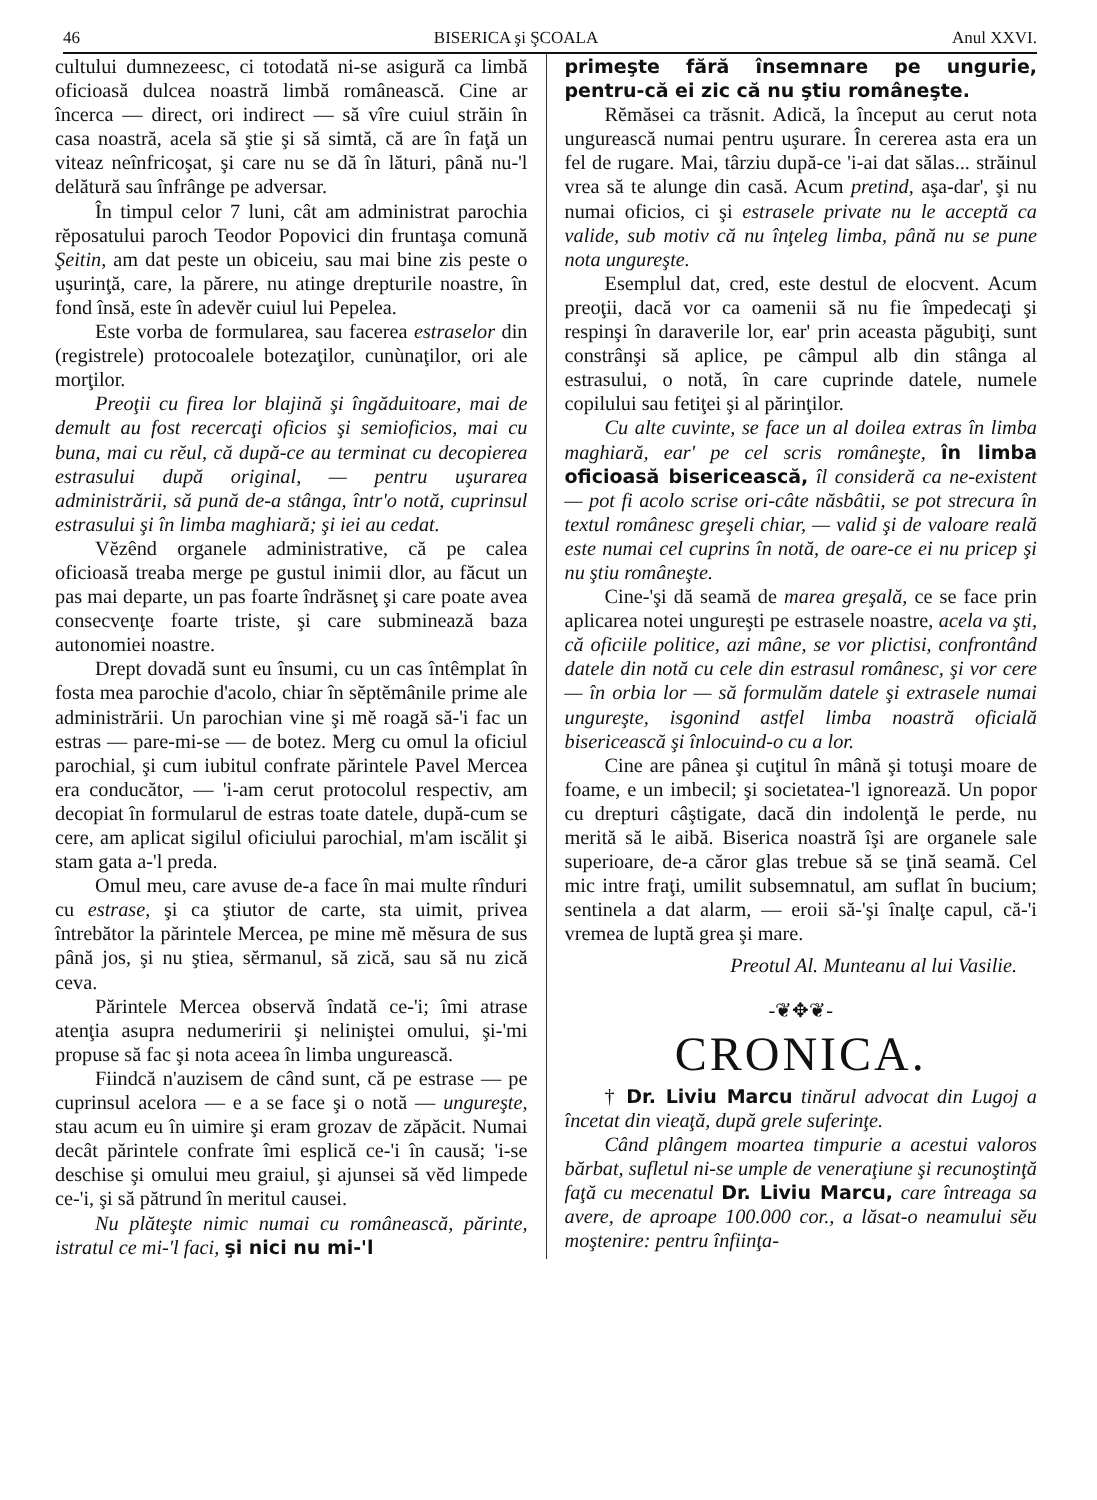46 BISERICA şi ŞCOALA Anul XXVI.
cultului dumnezeesc, ci totodată ni-se asigură ca limbă oficioasă dulcea noastră limbă românească. Cine ar încerca — direct, ori indirect — să vîre cuiul străin în casa noastră, acela să ştie şi să simtă, că are în faţă un viteaz neînfricoşat, şi care nu se dă în lături, până nu-'l delătură sau înfrânge pe adversar.
În timpul celor 7 luni, cât am administrat parochia rĕposatului paroch Teodor Popovici din fruntaşa comună Şeitin, am dat peste un obiceiu, sau mai bine zis peste o uşurinţă, care, la părere, nu atinge drepturile noastre, în fond însă, este în adevĕr cuiul lui Pepelea.
Este vorba de formularea, sau facerea estraselor din (registrele) protocoalele botezaţilor, cunùnaţilor, ori ale morţilor.
Preoţii cu firea lor blajină şi îngăduitoare, mai de demult au fost recercaţi oficios şi semioficios, mai cu buna, mai cu rĕul, că după-ce au terminat cu decopierea estrasului după original, — pentru uşurarea administrării, să pună de-a stânga, într'o notă, cuprinsul estrasului şi în limba maghiară; şi iei au cedat.
Vĕzênd organele administrative, că pe calea oficioasă treaba merge pe gustul inimii dlor, au făcut un pas mai departe, un pas foarte îndrăsneţ şi care poate avea consecvenţe foarte triste, şi care subminează baza autonomiei noastre.
Drept dovadă sunt eu însumi, cu un cas întêmplat în fosta mea parochie d'acolo, chiar în sĕptĕmânile prime ale administrării. Un parochian vine şi mĕ roagă să-'i fac un estras — pare-mi-se — de botez. Merg cu omul la oficiul parochial, şi cum iubitul confrate părintele Pavel Mercea era conducător, — 'i-am cerut protocolul respectiv, am decopiat în formularul de estras toate datele, după-cum se cere, am aplicat sigilul oficiului parochial, m'am iscălit şi stam gata a-'l preda.
Omul meu, care avuse de-a face în mai multe rînduri cu estrase, şi ca ştiutor de carte, sta uimit, privea întrebător la părintele Mercea, pe mine mĕ mĕsura de sus până jos, şi nu ştiea, sĕrmanul, să zică, sau să nu zică ceva.
Părintele Mercea observă îndată ce-'i; îmi atrase atenţia asupra nedumeririi şi neliniştei omului, şi-'mi propuse să fac şi nota aceea în limba ungurească.
Fiindcă n'auzisem de când sunt, că pe estrase — pe cuprinsul acelora — e a se face şi o notă — ungureşte, stau acum eu în uimire şi eram grozav de zăpăcit. Numai decât părintele confrate îmi esplică ce-'i în causă; 'i-se deschise şi omului meu graiul, şi ajunsei să vĕd limpede ce-'i, şi să pătrund în meritul causei.
Nu plăteşte nimic numai cu românească, părinte, istratul ce mi-'l faci, şi nici nu mi-'l
primeşte fără însemnare pe ungurie, pentru-că ei zic că nu ştiu româneşte.
Rĕmăsei ca trăsnit. Adică, la început au cerut nota ungurească numai pentru uşurare. În cererea asta era un fel de rugare. Mai, târziu după-ce 'i-ai dat sălas... străinul vrea să te alunge din casă. Acum pretind, aşa-dar', şi nu numai oficios, ci şi estrasele private nu le acceptă ca valide, sub motiv că nu înţeleg limba, până nu se pune nota ungureşte.
Esemplul dat, cred, este destul de elocvent. Acum preoţii, dacă vor ca oamenii să nu fie împedecaţi şi respinşi în daraverile lor, ear' prin aceasta păgubiţi, sunt constrânşi să aplice, pe câmpul alb din stânga al estrasului, o notă, în care cuprinde datele, numele copilului sau fetiţei şi al părinţilor.
Cu alte cuvinte, se face un al doilea extras în limba maghiară, ear' pe cel scris româneşte, în limba oficioasă bisericească, îl consideră ca ne-existent — pot fi acolo scrise ori-câte năsbâtii, se pot strecura în textul românesc greşeli chiar, — valid şi de valoare reală este numai cel cuprins în notă, de oare-ce ei nu pricep şi nu ştiu româneşte.
Cine-'şi dă seamă de marea greşală, ce se face prin aplicarea notei ungureşti pe estrasele noastre, acela va şti, că oficiile politice, azi mâne, se vor plictisi, confrontând datele din notă cu cele din estrasul românesc, şi vor cere — în orbia lor — să formulăm datele şi extrasele numai ungureşte, isgonind astfel limba noastră oficială bisericească şi înlocuind-o cu a lor.
Cine are pânea şi cuţitul în mână şi totuşi moare de foame, e un imbecil; şi societatea-'l ignorează. Un popor cu drepturi câştigate, dacă din indolenţă le perde, nu merită să le aibă. Biserica noastră îşi are organele sale superioare, de-a căror glas trebue să se ţină seamă. Cel mic intre fraţi, umilit subsemnatul, am suflat în bucium; sentinela a dat alarm, — eroii să-'şi înalţe capul, că-'i vremea de luptă grea şi mare.
Preotul Al. Munteanu al lui Vasilie.
-❦✥❦-
CRONICA.
† Dr. Liviu Marcu tinărul advocat din Lugoj a încetat din vieaţă, după grele suferinţe.
Când plângem moartea timpurie a acestui valoros bărbat, sufletul ni-se umple de veneraţiune şi recunoştinţă faţă cu mecenatul Dr. Liviu Marcu, care întreaga sa avere, de aproape 100.000 cor., a lăsat-o neamului sĕu moştenire: pentru înfiinţa-